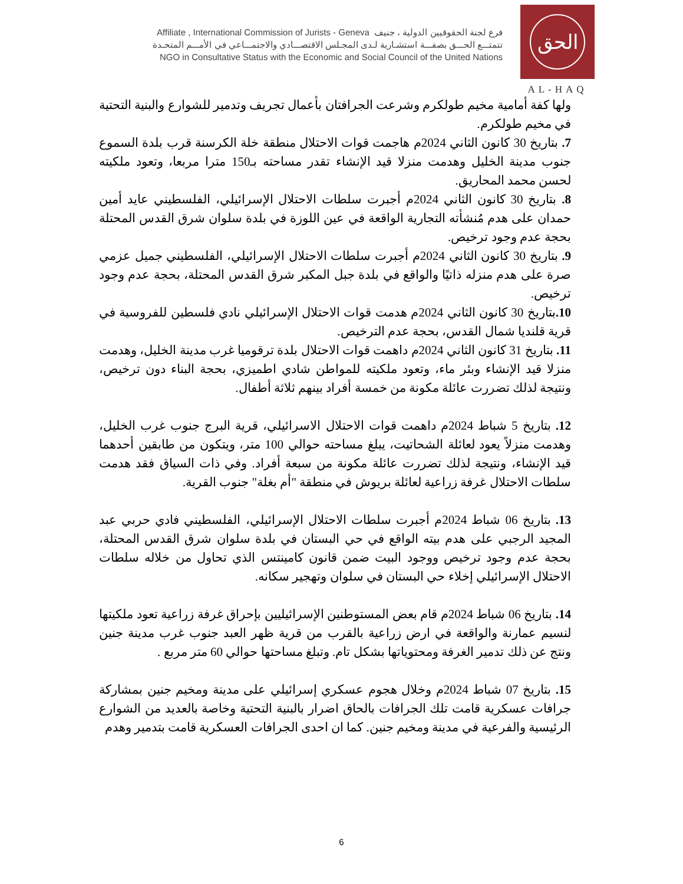Affiliate , International Commission of Jurists - Geneva فرع لجنة الحقوقيين الدولية ، جنيف
تتمتـــع الحـــق بصفـــة استشـارية لـدى المجـلس الاقتصـــادي والاجتمـــاعي في الأمـــم المتحـدة
NGO in Consultative Status with the Economic and Social Council of the United Nations
الحق
AL-HAQ
ولها كفة أمامية مخيم طولكرم وشرعت الجرافتان بأعمال تجريف وتدمير للشوارع والبنية التحتية في مخيم طولكرم.
7. بتاريخ 30 كانون الثاني 2024م هاجمت قوات الاحتلال منطقة خلة الكرسنة قرب بلدة السموع جنوب مدينة الخليل وهدمت منزلا قيد الإنشاء تقدر مساحته بـ150 مترا مربعا، وتعود ملكيته لحسن محمد المحاريق.
8. بتاريخ 30 كانون الثاني 2024م أجبرت سلطات الاحتلال الإسرائيلي، الفلسطيني عايد أمين حمدان على هدم مُنشأته التجارية الواقعة في عين اللوزة في بلدة سلوان شرق القدس المحتلة بحجة عدم وجود ترخيص.
9. بتاريخ 30 كانون الثاني 2024م أجبرت سلطات الاحتلال الإسرائيلي، الفلسطيني جميل عزمي صرة على هدم منزله ذاتيًا والواقع في بلدة جبل المكبر شرق القدس المحتلة، بحجة عدم وجود ترخيص.
10. بتاريخ 30 كانون الثاني 2024م هدمت قوات الاحتلال الإسرائيلي نادي فلسطين للفروسية في قرية قلنديا شمال القدس، بحجة عدم الترخيص.
11. بتاريخ 31 كانون الثاني 2024م داهمت قوات الاحتلال بلدة ترقوميا غرب مدينة الخليل، وهدمت منزلا قيد الإنشاء وبئر ماء، وتعود ملكيته للمواطن شادي اطميزي، بحجة البناء دون ترخيص، ونتيجة لذلك تضررت عائلة مكونة من خمسة أفراد بينهم ثلاثة أطفال.
12. بتاريخ 5 شباط 2024م داهمت قوات الاحتلال الاسرائيلي، قرية البرج جنوب غرب الخليل، وهدمت منزلاً يعود لعائلة الشحاتيت، يبلغ مساحته حوالي 100 متر، ويتكون من طابقين أحدهما قيد الإنشاء، ونتيجة لذلك تضررت عائلة مكونة من سبعة أفراد. وفي ذات السياق فقد هدمت سلطات الاحتلال غرفة زراعية لعائلة بريوش في منطقة "أم بغلة" جنوب القرية.
13. بتاريخ 06 شباط 2024م أجبرت سلطات الاحتلال الإسرائيلي، الفلسطيني فادي حربي عبد المجيد الرجبي على هدم بيته الواقع في حي البستان في بلدة سلوان شرق القدس المحتلة، بحجة عدم وجود ترخيص ووجود البيت ضمن قانون كامينتس الذي تحاول من خلاله سلطات الاحتلال الإسرائيلي إخلاء حي البستان في سلوان وتهجير سكانه.
14. بتاريخ 06 شباط 2024م قام بعض المستوطنين الإسرائيليين بإحراق غرفة زراعية تعود ملكيتها لنسيم عمارنة والواقعة في ارض زراعية بالقرب من قرية ظهر العبد جنوب غرب مدينة جنين ونتج عن ذلك تدمير الغرفة ومحتوياتها بشكل تام. وتبلغ مساحتها حوالي 60 متر مربع .
15. بتاريخ 07 شباط 2024م وخلال هجوم عسكري إسرائيلي على مدينة ومخيم جنين بمشاركة جرافات عسكرية قامت تلك الجرافات بالحاق اضرار بالبنية التحتية وخاصة بالعديد من الشوارع الرئيسية والفرعية في مدينة ومخيم جنين. كما ان احدى الجرافات العسكرية قامت بتدمير وهدم
6